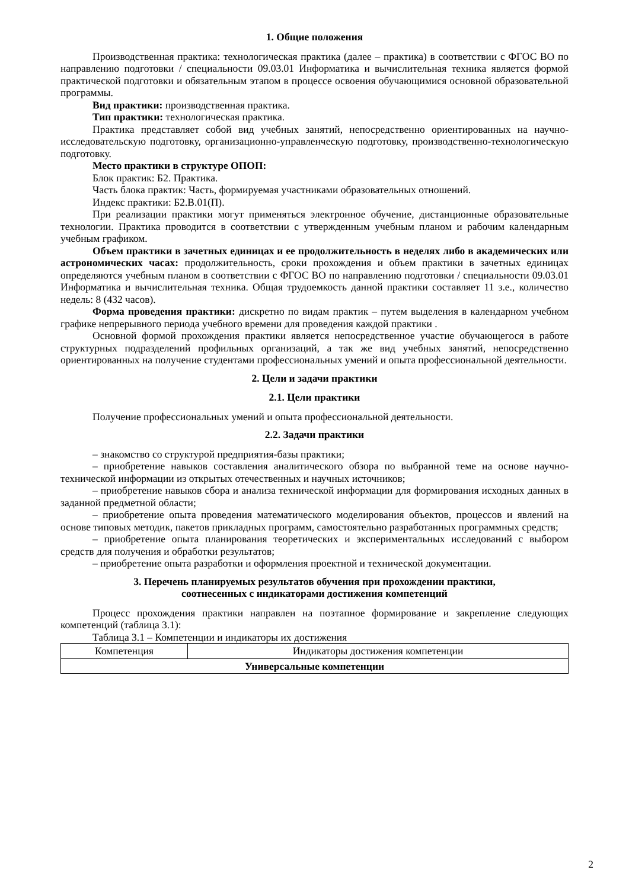1. Общие положения
Производственная практика: технологическая практика (далее – практика) в соответствии с ФГОС ВО по направлению подготовки / специальности 09.03.01 Информатика и вычислительная техника является формой практической подготовки и обязательным этапом в процессе освоения обучающимися основной образовательной программы.
Вид практики: производственная практика.
Тип практики: технологическая практика.
Практика представляет собой вид учебных занятий, непосредственно ориентированных на научно-исследовательскую подготовку, организационно-управленческую подготовку, производственно-технологическую подготовку.
Место практики в структуре ОПОП:
Блок практик: Б2. Практика.
Часть блока практик: Часть, формируемая участниками образовательных отношений.
Индекс практики: Б2.В.01(П).
При реализации практики могут применяться электронное обучение, дистанционные образовательные технологии. Практика проводится в соответствии с утвержденным учебным планом и рабочим календарным учебным графиком.
Объем практики в зачетных единицах и ее продолжительность в неделях либо в академических или астрономических часах: продолжительность, сроки прохождения и объем практики в зачетных единицах определяются учебным планом в соответствии с ФГОС ВО по направлению подготовки / специальности 09.03.01 Информатика и вычислительная техника. Общая трудоемкость данной практики составляет 11 з.е., количество недель: 8 (432 часов).
Форма проведения практики: дискретно по видам практик – путем выделения в календарном учебном графике непрерывного периода учебного времени для проведения каждой практики .
Основной формой прохождения практики является непосредственное участие обучающегося в работе структурных подразделений профильных организаций, а так же вид учебных занятий, непосредственно ориентированных на получение студентами профессиональных умений и опыта профессиональной деятельности.
2. Цели и задачи практики
2.1. Цели практики
Получение профессиональных умений и опыта профессиональной деятельности.
2.2. Задачи практики
– знакомство со структурой предприятия-базы практики;
– приобретение навыков составления аналитического обзора по выбранной теме на основе научно-технической информации из открытых отечественных и научных источников;
– приобретение навыков сбора и анализа технической информации для формирования исходных данных в заданной предметной области;
– приобретение опыта проведения математического моделирования объектов, процессов и явлений на основе типовых методик, пакетов прикладных программ, самостоятельно разработанных программных средств;
– приобретение опыта планирования теоретических и экспериментальных исследований с выбором средств для получения и обработки результатов;
– приобретение опыта разработки и оформления проектной и технической документации.
3. Перечень планируемых результатов обучения при прохождении практики,
соотнесенных с индикаторами достижения компетенций
Процесс прохождения практики направлен на поэтапное формирование и закрепление следующих компетенций (таблица 3.1):
Таблица 3.1 – Компетенции и индикаторы их достижения
| Компетенция | Индикаторы достижения компетенции |
| --- | --- |
| Универсальные компетенции | |
2